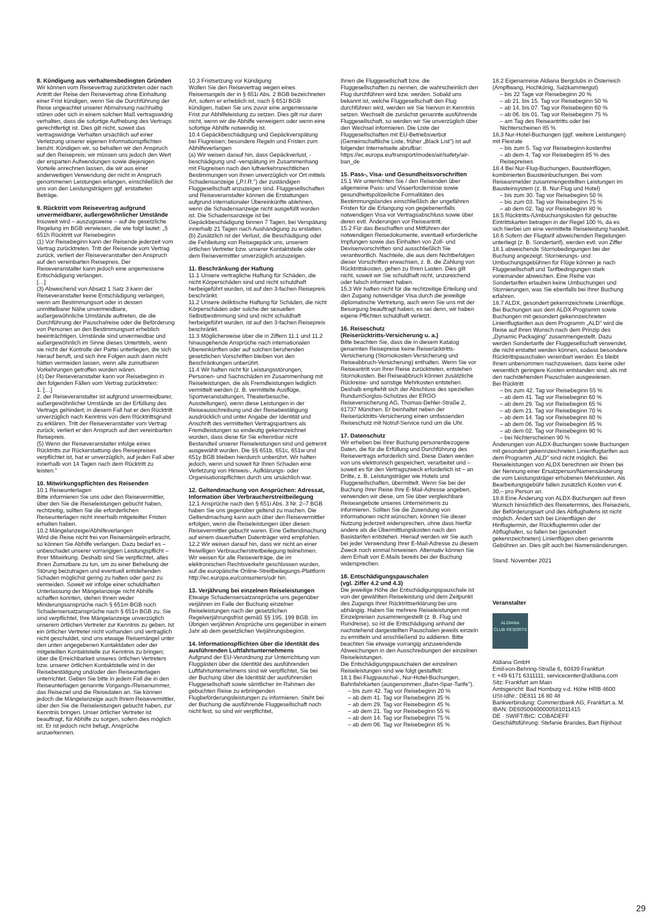8. Kündigung aus verhaltensbedingten Gründen
Wir können vom Reisevertrag zurücktreten oder nach Antritt der Reise den Reisevertrag ohne Einhaltung einer Frist kündigen, wenn Sie die Durchführung der Reise ungeachtet unserer Abmahnung nachhaltig stören oder sich in einem solchen Maß vertragswidrig verhalten, dass die sofortige Aufhebung des Vertrags gerechtfertigt ist. Dies gilt nicht, soweit das vertragswidrige Verhalten ursächlich auf einer Verletzung unserer eigenen Informationspflichten beruht. Kündigen wir, so behalten wir den Anspruch auf den Reisepreis; wir müssen uns jedoch den Wert der ersparten Aufwendungen sowie diejenigen Vorteile anrechnen lassen, die wir aus einer anderweitigen Verwendung der nicht in Anspruch genommenen Leistungen erlangen, einschließlich der uns von den Leistungsträgern ggf. erstatteten Beträge.
9. Rücktritt vom Reisevertrag aufgrund unvermeidbarer, außergewöhnlicher Umstände
Insoweit wird – auszugsweise – auf die gesetzliche Regelung im BGB verwiesen, die wie folgt lautet: „§ 651h Rücktritt vor Reisebeginn
(1) Vor Reisebeginn kann der Reisende jederzeit vom Vertrag zurücktreten. Tritt der Reisende vom Vertrag zurück, verliert der Reiseveranstalter den Anspruch auf den vereinbarten Reisepreis. Der Reiseveranstalter kann jedoch eine angemessene Entschädigung verlangen.
[…]
(3) Abweichend von Absatz 1 Satz 3 kann der Reiseveranstalter keine Entschädigung verlangen, wenn am Bestimmungsort oder in dessen unmittelbarer Nähe unvermeidbare, außergewöhnliche Umstände auftreten, die die Durchführung der Pauschalreise oder die Beförderung von Personen an den Bestimmungsort erheblich beeinträchtigen. Umstände sind unvermeidbar und außergewöhnlich im Sinne dieses Untertitels, wenn sie nicht der Kontrolle der Partei unterliegen, die sich hierauf beruft, und sich ihre Folgen auch dann nicht hätten vermeiden lassen, wenn alle zumutbaren Vorkehrungen getroffen worden wären.
(4) Der Reiseveranstalter kann vor Reisebeginn in den folgenden Fällen vom Vertrag zurücktreten:
1. […]
2. der Reiseveranstalter ist aufgrund unvermeidbarer, außergewöhnlicher Umstände an der Erfüllung des Vertrags gehindert; in diesem Fall hat er den Rücktritt unverzüglich nach Kenntnis von dem Rücktrittsgrund zu erklären. Tritt der Reiseveranstalter vom Vertrag zurück, verliert er den Anspruch auf den vereinbarten Reisepreis.
(5) Wenn der Reiseveranstalter infolge eines Rücktritts zur Rückerstattung des Reisepreises verpflichtet ist, hat er unverzüglich, auf jeden Fall aber innerhalb von 14 Tagen nach dem Rücktritt zu leisten."
10. Mitwirkungspflichten des Reisenden
10.1 Reiseunterlagen
Bitte informieren Sie uns oder den Reisevermittler, über den Sie die Reiseleistungen gebucht haben, rechtzeitig, sollten Sie die erforderlichen Reiseunterlagen nicht innerhalb mitgeteilter Fristen erhalten haben.
10.2 Mängelanzeige/Abhilfeverlangen
Wird die Reise nicht frei von Reisemängeln erbracht, so können Sie Abhilfe verlangen. Dazu bedarf es – unbeschadet unserer vorrangigen Leistungspflicht – Ihrer Mitwirkung. Deshalb sind Sie verpflichtet, alles Ihnen Zumutbare zu tun, um zu einer Behebung der Störung beizutragen und eventuell entstehenden Schaden möglichst gering zu halten oder ganz zu vermeiden. Soweit wir infolge einer schuldhaften Unterlassung der Mängelanzeige nicht Abhilfe schaffen konnten, stehen Ihnen weder Minderungsansprüche nach § 651m BGB noch Schadensersatzansprüche nach § 651n BGB zu. Sie sind verpflichtet, Ihre Mängelanzeige unverzüglich unserem örtlichen Vertreter zur Kenntnis zu geben. Ist ein örtlicher Vertreter nicht vorhanden und vertraglich nicht geschuldet, sind uns etwaige Reisemängel unter den unten angegebenen Kontaktdaten oder der mitgeteilten Kontaktstelle zur Kenntnis zu bringen; über die Erreichbarkeit unseres örtlichen Vertreters bzw. unserer örtlichen Kontaktstelle wird in der Reisebestätigung und/oder den Reiseunterlagen unterrichtet. Geben Sie bitte in jedem Fall die in den Reiseunterlagen genannte Vorgangs-/Reisenummer, das Reiseziel und die Reisedaten an. Sie können jedoch die Mängelanzeige auch Ihrem Reisevermittler, über den Sie die Reiseleistungen gebucht haben, zur Kenntnis bringen. Unser örtlicher Vertreter ist beauftragt, für Abhilfe zu sorgen, sofern dies möglich ist. Er ist jedoch nicht befugt, Ansprüche anzuerkennen.
10.3 Fristsetzung vor Kündigung
Wollen Sie den Reisevertrag wegen eines Reisemangels der in § 651i Abs. 2 BGB bezeichneten Art, sofern er erheblich ist, nach § 651l BGB kündigen, haben Sie uns zuvor eine angemessene Frist zur Abhilfeleistung zu setzen. Dies gilt nur dann nicht, wenn wir die Abhilfe verweigern oder wenn eine sofortige Abhilfe notwendig ist.
10.4 Gepäckbeschädigung und Gepäckverspätung bei Flugreisen; besondere Regeln und Fristen zum Abhilfeverlangen
(a) Wir weisen darauf hin, dass Gepäckverlust, -beschädigung und -verspätung im Zusammenhang mit Flugreisen nach den luftverkehrsrechtlichen Bestimmungen von Ihnen unverzüglich vor Ort mittels Schadensanzeige („P.I.R.") der zuständigen Fluggesellschaft anzuzeigen sind. Fluggesellschaften und Reiseveranstalter können die Erstattungen aufgrund internationaler Übereinkünfte ablehnen, wenn die Schadensanzeige nicht ausgefüllt worden ist. Die Schadensanzeige ist bei Gepäckbeschädigung binnen 7 Tagen, bei Verspätung innerhalb 21 Tagen nach Aushändigung zu erstatten.
(b) Zusätzlich ist der Verlust, die Beschädigung oder die Fehlleitung von Reisegepäck uns, unserem örtlichen Vertreter bzw. unserer Kontaktstelle oder dem Reisevermittler unverzüglich anzuzeigen.
11. Beschränkung der Haftung
11.1 Unsere vertragliche Haftung für Schäden, die nicht Körperschäden sind und nicht schuldhaft herbeigeführt wurden, ist auf den 3-fachen Reisepreis beschränkt.
11.2 Unsere deliktische Haftung für Schäden, die nicht Körperschäden oder solche der sexuellen Selbstbestimmung sind und nicht schuldhaft herbeigeführt wurden, ist auf den 3-fachen Reisepreis beschränkt.
11.3 Möglicherweise über die in Ziffern 11.1 und 11.2 hinausgehende Ansprüche nach internationalen Übereinkünften oder auf solchen beruhenden gesetzlichen Vorschriften bleiben von den Beschränkungen unberührt.
11.4 Wir haften nicht für Leistungsstörungen, Personen- und Sachschäden im Zusammenhang mit Reiseleistungen, die als Fremdleistungen lediglich vermittelt werden (z. B. vermittelte Ausflüge, Sportveranstaltungen, Theaterbesuche, Ausstellungen), wenn diese Leistungen in der Reiseausschreibung und der Reisebestätigung ausdrücklich und unter Angabe der Identität und Anschrift des vermittelten Vertragspartners als Fremdleistungen so eindeutig gekennzeichnet wurden, dass diese für Sie erkennbar nicht Bestandteil unserer Reiseleistungen sind und getrennt ausgewählt wurden. Die §§ 651b, 651c, 651w und 651y BGB bleiben hierdurch unberührt. Wir haften jedoch, wenn und soweit für Ihren Schaden eine Verletzung von Hinweis-, Aufklärungs- oder Organisationspflichten durch uns ursächlich war.
12. Geltendmachung von Ansprüchen: Adressat, Information über Verbraucherstreitbeilegung
12.1 Ansprüche nach den § 651i Abs. 3 Nr. 2–7 BGB haben Sie uns gegenüber geltend zu machen. Die Geltendmachung kann auch über den Reisevermittler erfolgen, wenn die Reiseleistungen über diesen Reisevermittler gebucht waren. Eine Geltendmachung auf einem dauerhaften Datenträger wird empfohlen.
12.2 Wir weisen darauf hin, dass wir nicht an einer freiwilligen Verbraucherstreitbeilegung teilnehmen. Wir weisen für alle Reiseverträge, die im elektronischen Rechtsverkehr geschlossen wurden, auf die europäische Online-Streitbeilegungs-Plattform
http://ec.europa.eu/consumers/odr hin.
13. Verjährung bei einzelnen Reiseleistungen
Etwaige Schadensersatzansprüche uns gegenüber verjähren im Falle der Buchung einzelner Reiseleistungen nach der gesetzlichen Regelverjährungsfrist gemäß §§ 195, 199 BGB. Im Übrigen verjähren Ansprüche uns gegenüber in einem Jahr ab dem gesetzlichen Verjährungsbeginn.
14. Informationspflichten über die Identität des ausführenden Luftfahrtunternehmens
Aufgrund der EU-Verordnung zur Unterrichtung von Fluggästen über die Identität des ausführenden Luftfahrtunternehmens sind wir verpflichtet, Sie bei der Buchung über die Identität der ausführenden Fluggesellschaft sowie sämtlicher im Rahmen der gebuchten Reise zu erbringenden Flugbeförderungsleistungen zu informieren. Steht bei der Buchung die ausführende Fluggesellschaft noch nicht fest, so sind wir verpflichtet,
Ihnen die Fluggesellschaft bzw. die Fluggesellschaften zu nennen, die wahrscheinlich den Flug durchführen wird bzw. werden. Sobald uns bekannt ist, welche Fluggesellschaft den Flug durchführen wird, werden wir Sie hiervon in Kenntnis setzen. Wechselt die zunächst genannte ausführende Fluggesellschaft, so werden wir Sie unverzüglich über den Wechsel informieren. Die Liste der Fluggesellschaften mit EU-Betriebsverbot (Gemeinschaftliche Liste, früher „Black List") ist auf folgender Internetseite abrufbar:
https://ec.europa.eu/transport/modes/air/safety/air-ban_de
15. Pass-, Visa- und Gesundheitsvorschriften
15.1 Wir unterrichten Sie / den Reisenden über allgemeine Pass- und Visaerfordernisse sowie gesundheitspolizeiliche Formalitäten des Bestimmungslandes einschließlich der ungefähren Fristen für die Erlangung von gegebenenfalls notwendigen Visa vor Vertragsabschluss sowie über deren evtl. Änderungen vor Reiseantritt.
15.2 Für das Beschaffen und Mitführen der notwendigen Reisedokumente, eventuell erforderliche Impfungen sowie das Einhalten von Zoll- und Devisenvorschriften sind ausschließlich Sie verantwortlich. Nachteile, die aus dem Nichtbefolgen dieser Vorschriften erwachsen, z. B. die Zahlung von Rücktrittskosten, gehen zu Ihren Lasten. Dies gilt nicht, soweit wir Sie schuldhaft nicht, unzureichend oder falsch informiert haben.
15.3 Wir haften nicht für die rechtzeitige Erteilung und den Zugang notwendiger Visa durch die jeweilige diplomatische Vertretung, auch wenn Sie uns mit der Besorgung beauftragt haben, es sei denn, wir haben eigene Pflichten schuldhaft verletzt.
16. Reiseschutz
(Reiserücktritts-Versicherung u. a.)
Bitte beachten Sie, dass die in diesem Katalog genannten Reisepreise keine Reiserücktritts-Versicherung (Stornokosten-Versicherung und Reiseabbruch-Versicherung) enthalten. Wenn Sie vor Reiseantritt von Ihrer Reise zurücktreten, entstehen Stornokosten. Bei Reiseabbruch können zusätzliche Rückreise- und sonstige Mehrkosten entstehen. Deshalb empfiehlt sich der Abschluss des speziellen RundumSorglos-Schutzes der ERGO Reiseversicherung AG, Thomas-Dehler-Straße 2, 81737 München. Er beinhaltet neben der Reiserücktritts-Versicherung einen umfassenden Reiseschutz mit Notruf-Service rund um die Uhr.
17. Datenschutz
Wir erheben bei Ihrer Buchung personenbezogene Daten, die für die Erfüllung und Durchführung des Reisevertrags erforderlich sind. Diese Daten werden von uns elektronisch gespeichert, verarbeitet und – soweit es für den Vertragszweck erforderlich ist – an Dritte, z. B. Leistungsträger wie Hotels und Fluggesellschaften, übermittelt. Wenn Sie bei der Buchung Ihrer Reise Ihre E-Mail-Adresse angeben, verwenden wir diese, um Sie über vergleichbare Reiseangebote unseres Unternehmens zu informieren. Sollten Sie die Zusendung von Informationen nicht wünschen, können Sie dieser Nutzung jederzeit widersprechen, ohne dass hierfür andere als die Übermittlungskosten nach den Basistarifen entstehen. Hierauf werden wir Sie auch bei jeder Verwendung Ihrer E-Mail-Adresse zu diesem Zweck noch einmal hinweisen. Alternativ können Sie dem Erhalt von E-Mails bereits bei der Buchung widersprechen.
18. Entschädigungspauschalen
(vgl. Ziffer 4.2 und 4.3)
Die jeweilige Höhe der Entschädigungspauschale ist von der gewählten Reiseleistung und dem Zeitpunkt des Zugangs Ihrer Rücktrittserklärung bei uns abhängig. Haben Sie mehrere Reiseleistungen mit Einzelpreisen zusammengestellt (z. B. Flug und Rundreise), so ist die Entschädigung anhand der nachstehend dargestellten Pauschalen jeweils einzeln zu ermitteln und anschließend zu addieren. Bitte beachten Sie etwaige vorrangig anzuwendende Abweichungen in den Ausschreibungen der einzelnen Reiseleistungen.
Die Entschädigungspauschalen der einzelnen Reiseleistungen sind wie folgt gestaffelt:
18.1 Bei Flugpauschal-, Nur-Hotel-Buchungen, Bahnfahrkarten (ausgenommen „Bahn-Spar-Tarife").
– bis zum 42. Tag vor Reisebeginn 20 %
– ab dem 41. Tag vor Reisebeginn 35 %
– ab dem 29. Tag vor Reisebeginn 45 %
– ab dem 21. Tag vor Reisebeginn 55 %
– ab dem 14. Tag vor Reisebeginn 75 %
– ab dem 06. Tag vor Reisebeginn 85 %
18.2 Eigenanreise Aldiana Bergclubs in Österreich (Ampflwang, Hochkönig, Salzkammergut)
– bis 22 Tage vor Reisebeginn 20 %
– ab 21. bis 15. Tag vor Reisebeginn 50 %
– ab 14. bis 07. Tag vor Reisebeginn 60 %
– ab 06. bis 01. Tag vor Reisebeginn 75 %
– am Tag des Reiseantritts oder bei Nichterscheinen 85 %
18.3 Nur-Hotel-Buchungen (ggf. weitere Leistungen) mit Flexrate
– bis zum 5. Tag vor Reisebeginn kostenfrei
– ab dem 4. Tag vor Reisebeginn 85 % des Reisepreises
18.4 Bei Nur-Flug-Buchungen, Bausteinflügen, kombinierten Bausteinbuchungen. Bei vom Reiseanmelder zusammengestellten Leistungen im Bausteinsystem (z. B. Nur-Flug und Hotel)
– bis zum 30. Tag vor Reisebeginn 50 %
– bis zum 03. Tag vor Reisebeginn 75 %
– ab dem 02. Tag vor Reisebeginn 80 %
18.5 Rücktritts-/Umbuchungskosten für gebuchte Eintrittskarten betragen in der Regel 100 %, da es sich hierbei um eine vermittelte Reiseleistung handelt.
18.6 Sofern der Flugtarif abweichenden Regelungen unterliegt (z. B. Sondertarif), werden evtl. von Ziffer 18.1 abweichende Stornobedingungen bei der Buchung angezeigt. Stornierungs- und Umbuchungsgebühren für Flüge können je nach Fluggesellschaft und Tarifbedingungen stark voneinander abweichen. Eine Reihe von Sondertarifen erlauben keine Umbuchungen und Stornierungen, was Sie ebenfalls bei Ihrer Buchung erfahren.
18.7 ALDX, gesondert gekennzeichnete Linienflüge. Bei Buchungen aus dem ALDX-Programm sowie Buchungen mit gesondert gekennzeichneten Linienflugtarifen aus dem Programm „ALD" wird die Reise auf Ihren Wunsch nach dem Prinzip des „Dynamic Packaging" zusammengestellt. Dazu werden Sondertarife der Fluggesellschaft verwendet, die nicht erstattet werden können, sodass besondere Rücktrittspauschalen vereinbart werden. Es bleibt Ihnen unbenommen nachzuweisen, dass keine oder wesentlich geringere Kosten entstanden sind, als mit den nachstehenden Pauschalen ausgewiesen.
Bei Rücktritt
– bis zum 42. Tag vor Reisebeginn 55 %
– ab dem 41. Tag vor Reisebeginn 60 %
– ab dem 29. Tag vor Reisebeginn 65 %
– ab dem 21. Tag vor Reisebeginn 70 %
– ab dem 14. Tag vor Reisebeginn 80 %
– ab dem 06. Tag vor Reisebeginn 85 %
– ab dem 02. Tag vor Reisebeginn 90 %
– bei Nichterscheinen 90 %
Änderungen von ALDX-Buchungen sowie Buchungen mit gesondert gekennzeichneten Linienflugtarifen aus dem Programm „ALD" sind nicht möglich. Bei Reiseleistungen von ALDX berechnen wir Ihnen bei der Nennung einer Ersatzperson/Namensänderung die vom Leistungsträger erhobenen Mehrkosten. Als Bearbeitungsgebühr fallen zusätzlich Kosten von € 30,– pro Person an.
18.8 Eine Änderung von ALDX-Buchungen auf Ihren Wunsch hinsichtlich des Reisetermins, des Reiseziels, der Beförderungsart und des Abflughafens ist nicht möglich. Ändert sich bei Linienflügen der Hinflugtermin, der Rückflugtermin oder der Abflughafen, so fallen bei (gesondert gekennzeichneten) Linienflügen oben genannte Gebühren an. Dies gilt auch bei Namensänderungen.
Stand: November 2021
Veranstalter
ALDIANA
CLUB RESORTS
Aldiana GmbH
Emil-von-Behring-Straße 6, 60439 Frankfurt
t: +49 6171 6311111, servicecenter@aldiana.com
Sitz: Frankfurt am Main
Amtsgericht: Bad Homburg v.d. Höhe HRB 4600
USt-IdNr.: DE811 16 80 48
Bankverbindung: Commerzbank AG, Frankfurt a. M.
IBAN: DE60500400000581011415
DE · SWIFT/BIC: COBADEFF
Geschäftsführung: Stefanie Brandes, Bart Rijnhout
29